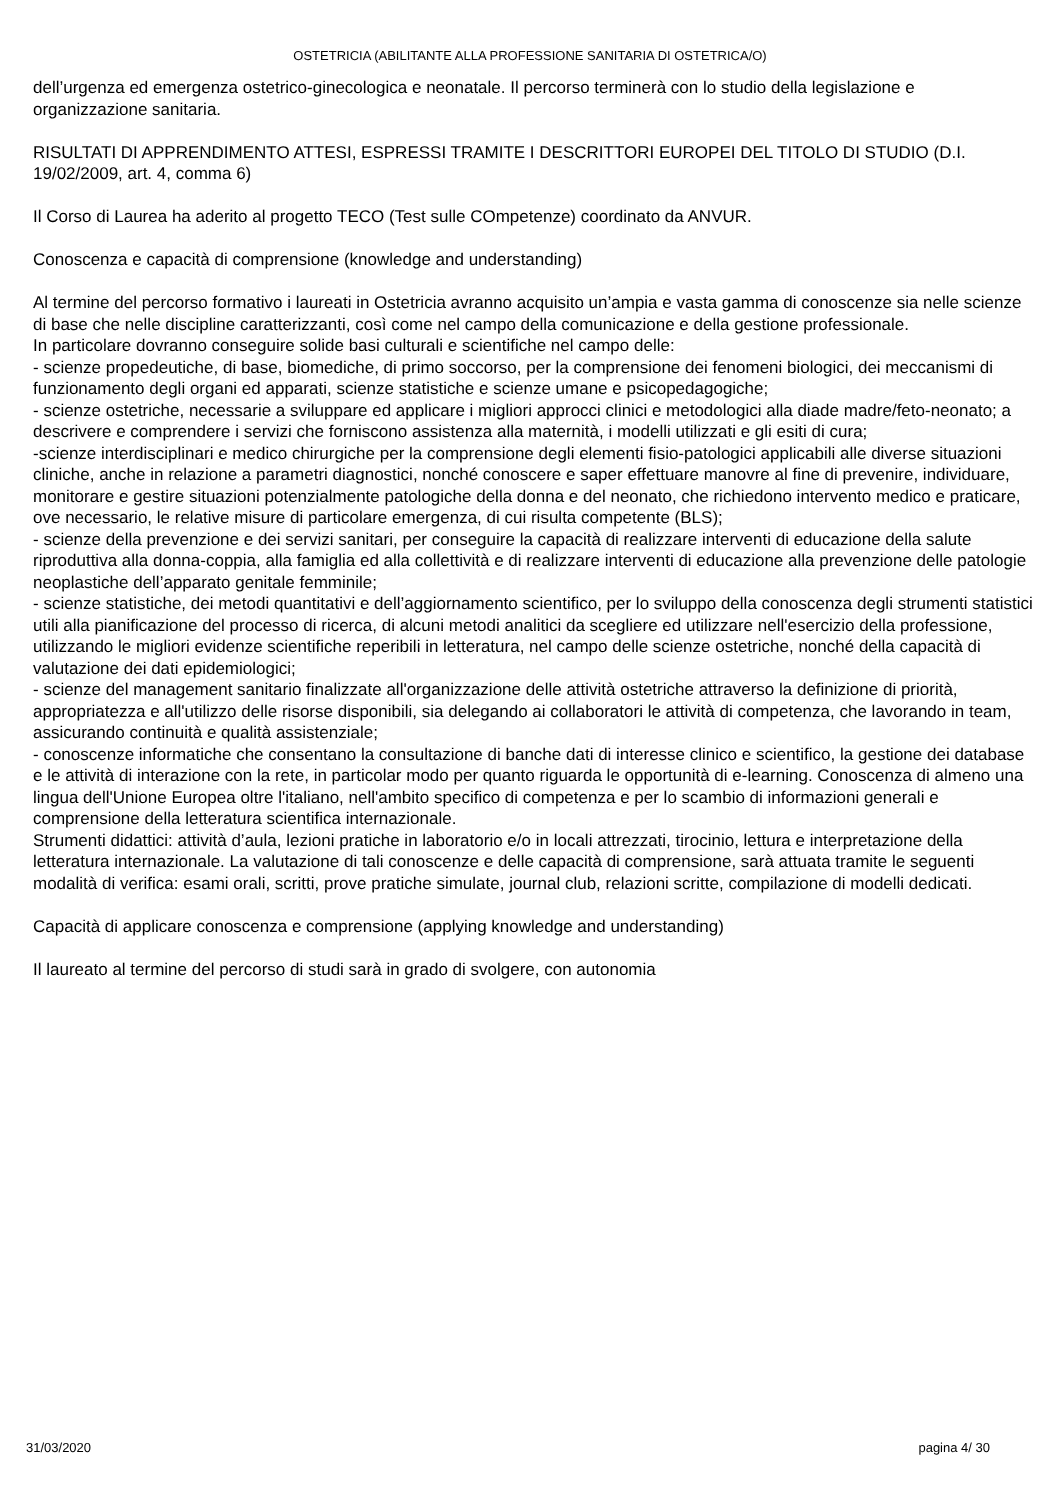OSTETRICIA (ABILITANTE ALLA PROFESSIONE SANITARIA DI OSTETRICA/O)
dell’urgenza ed emergenza ostetrico-ginecologica e neonatale. Il percorso terminerà con lo studio della legislazione e organizzazione sanitaria.
RISULTATI DI APPRENDIMENTO ATTESI, ESPRESSI TRAMITE I DESCRITTORI EUROPEI DEL TITOLO DI STUDIO (D.I. 19/02/2009, art. 4, comma 6)
Il Corso di Laurea ha aderito al progetto TECO (Test sulle COmpetenze) coordinato da ANVUR.
Conoscenza e capacità di comprensione (knowledge and understanding)
Al termine del percorso formativo i laureati in Ostetricia avranno acquisito un’ampia e vasta gamma di conoscenze sia nelle scienze di base che nelle discipline caratterizzanti, così come nel campo della comunicazione e della gestione professionale.
In particolare dovranno conseguire solide basi culturali e scientifiche nel campo delle:
- scienze propedeutiche, di base, biomediche, di primo soccorso, per la comprensione dei fenomeni biologici, dei meccanismi di funzionamento degli organi ed apparati, scienze statistiche e scienze umane e psicopedagogiche;
- scienze ostetriche, necessarie a sviluppare ed applicare i migliori approcci clinici e metodologici alla diade madre/feto-neonato; a descrivere e comprendere i servizi che forniscono assistenza alla maternità, i modelli utilizzati e gli esiti di cura;
-scienze interdisciplinari e medico chirurgiche per la comprensione degli elementi fisio-patologici applicabili alle diverse situazioni cliniche, anche in relazione a parametri diagnostici, nonché conoscere e saper effettuare manovre al fine di prevenire, individuare, monitorare e gestire situazioni potenzialmente patologiche della donna e del neonato, che richiedono intervento medico e praticare, ove necessario, le relative misure di particolare emergenza, di cui risulta competente (BLS);
- scienze della prevenzione e dei servizi sanitari, per conseguire la capacità di realizzare interventi di educazione della salute riproduttiva alla donna-coppia, alla famiglia ed alla collettività e di realizzare interventi di educazione alla prevenzione delle patologie neoplastiche dell’apparato genitale femminile;
- scienze statistiche, dei metodi quantitativi e dell’aggiornamento scientifico, per lo sviluppo della conoscenza degli strumenti statistici utili alla pianificazione del processo di ricerca, di alcuni metodi analitici da scegliere ed utilizzare nell'esercizio della professione, utilizzando le migliori evidenze scientifiche reperibili in letteratura, nel campo delle scienze ostetriche, nonché della capacità di valutazione dei dati epidemiologici;
- scienze del management sanitario finalizzate all'organizzazione delle attività ostetriche attraverso la definizione di priorità, appropriatezza e all'utilizzo delle risorse disponibili, sia delegando ai collaboratori le attività di competenza, che lavorando in team, assicurando continuità e qualità assistenziale;
- conoscenze informatiche che consentano la consultazione di banche dati di interesse clinico e scientifico, la gestione dei database e le attività di interazione con la rete, in particolar modo per quanto riguarda le opportunità di e-learning. Conoscenza di almeno una lingua dell'Unione Europea oltre l'italiano, nell'ambito specifico di competenza e per lo scambio di informazioni generali e comprensione della letteratura scientifica internazionale.
Strumenti didattici: attività d’aula, lezioni pratiche in laboratorio e/o in locali attrezzati, tirocinio, lettura e interpretazione della letteratura internazionale. La valutazione di tali conoscenze e delle capacità di comprensione, sarà attuata tramite le seguenti modalità di verifica: esami orali, scritti, prove pratiche simulate, journal club, relazioni scritte, compilazione di modelli dedicati.
Capacità di applicare conoscenza e comprensione (applying knowledge and understanding)
Il laureato al termine del percorso di studi sarà in grado di svolgere, con autonomia
31/03/2020 pagina 4/ 30